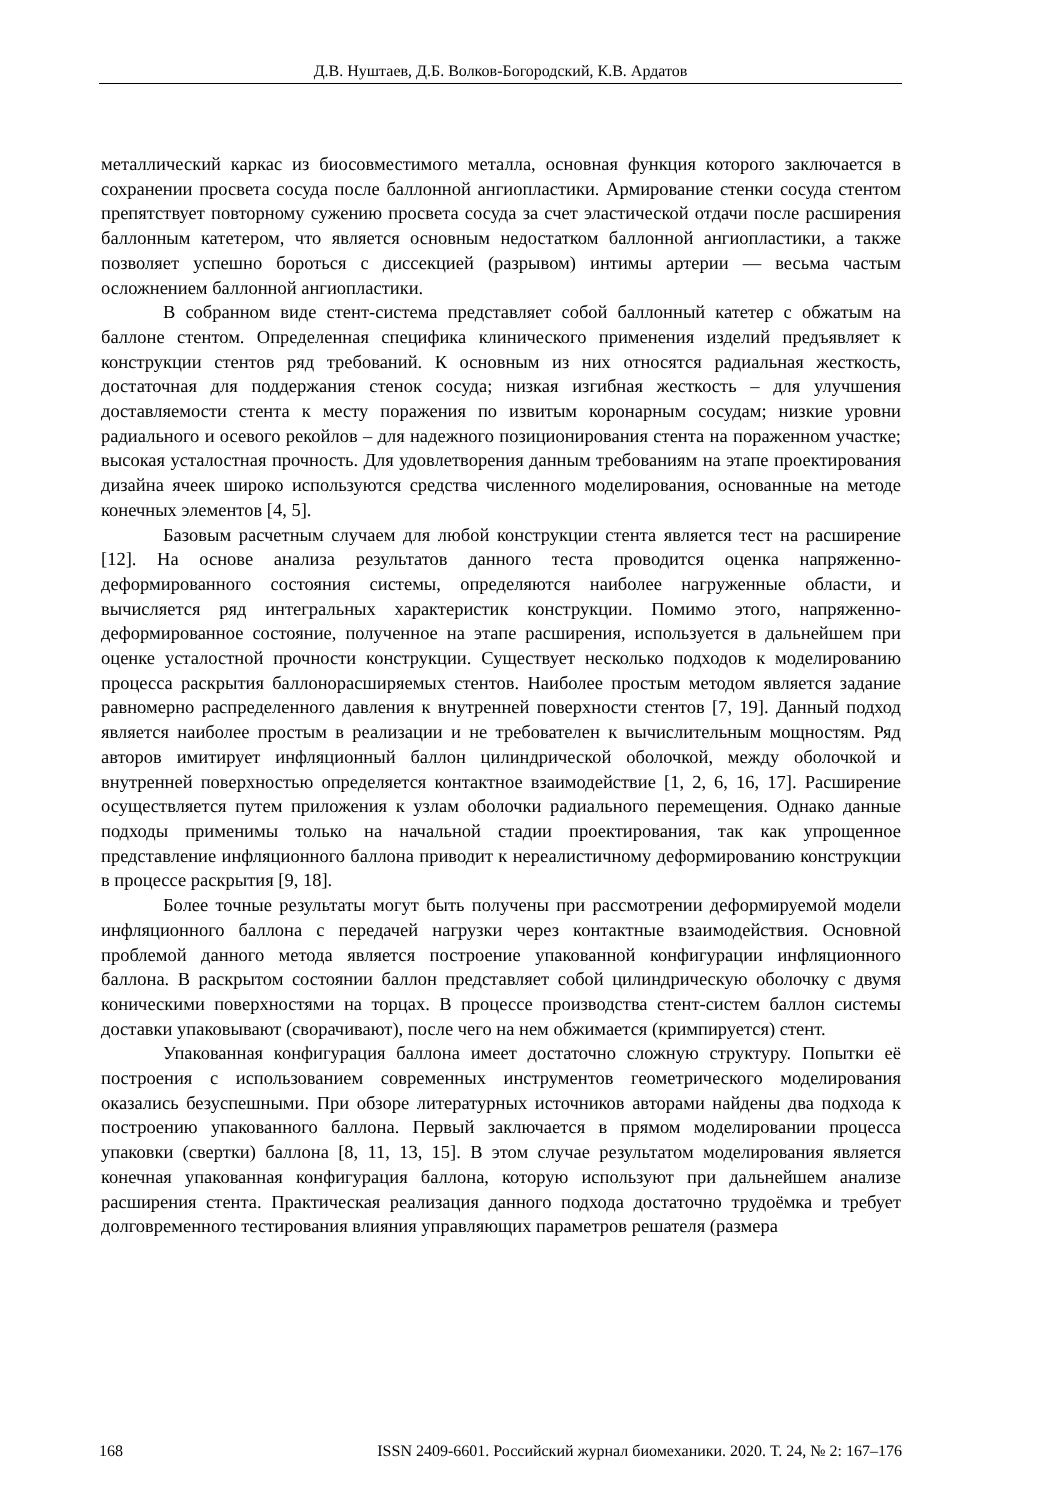Д.В. Нуштаев, Д.Б. Волков-Богородский, К.В. Ардатов
металлический каркас из биосовместимого металла, основная функция которого заключается в сохранении просвета сосуда после баллонной ангиопластики. Армирование стенки сосуда стентом препятствует повторному сужению просвета сосуда за счет эластической отдачи после расширения баллонным катетером, что является основным недостатком баллонной ангиопластики, а также позволяет успешно бороться с диссекцией (разрывом) интимы артерии — весьма частым осложнением баллонной ангиопластики.
В собранном виде стент-система представляет собой баллонный катетер с обжатым на баллоне стентом. Определенная специфика клинического применения изделий предъявляет к конструкции стентов ряд требований. К основным из них относятся радиальная жесткость, достаточная для поддержания стенок сосуда; низкая изгибная жесткость – для улучшения доставляемости стента к месту поражения по извитым коронарным сосудам; низкие уровни радиального и осевого рекойлов – для надежного позиционирования стента на пораженном участке; высокая усталостная прочность. Для удовлетворения данным требованиям на этапе проектирования дизайна ячеек широко используются средства численного моделирования, основанные на методе конечных элементов [4, 5].
Базовым расчетным случаем для любой конструкции стента является тест на расширение [12]. На основе анализа результатов данного теста проводится оценка напряженно-деформированного состояния системы, определяются наиболее нагруженные области, и вычисляется ряд интегральных характеристик конструкции. Помимо этого, напряженно-деформированное состояние, полученное на этапе расширения, используется в дальнейшем при оценке усталостной прочности конструкции. Существует несколько подходов к моделированию процесса раскрытия баллонорасширяемых стентов. Наиболее простым методом является задание равномерно распределенного давления к внутренней поверхности стентов [7, 19]. Данный подход является наиболее простым в реализации и не требователен к вычислительным мощностям. Ряд авторов имитирует инфляционный баллон цилиндрической оболочкой, между оболочкой и внутренней поверхностью определяется контактное взаимодействие [1, 2, 6, 16, 17]. Расширение осуществляется путем приложения к узлам оболочки радиального перемещения. Однако данные подходы применимы только на начальной стадии проектирования, так как упрощенное представление инфляционного баллона приводит к нереалистичному деформированию конструкции в процессе раскрытия [9, 18].
Более точные результаты могут быть получены при рассмотрении деформируемой модели инфляционного баллона с передачей нагрузки через контактные взаимодействия. Основной проблемой данного метода является построение упакованной конфигурации инфляционного баллона. В раскрытом состоянии баллон представляет собой цилиндрическую оболочку с двумя коническими поверхностями на торцах. В процессе производства стент-систем баллон системы доставки упаковывают (сворачивают), после чего на нем обжимается (кримпируется) стент.
Упакованная конфигурация баллона имеет достаточно сложную структуру. Попытки её построения с использованием современных инструментов геометрического моделирования оказались безуспешными. При обзоре литературных источников авторами найдены два подхода к построению упакованного баллона. Первый заключается в прямом моделировании процесса упаковки (свертки) баллона [8, 11, 13, 15]. В этом случае результатом моделирования является конечная упакованная конфигурация баллона, которую используют при дальнейшем анализе расширения стента. Практическая реализация данного подхода достаточно трудоёмка и требует долговременного тестирования влияния управляющих параметров решателя (размера
168 ISSN 2409-6601. Российский журнал биомеханики. 2020. Т. 24, № 2: 167–176